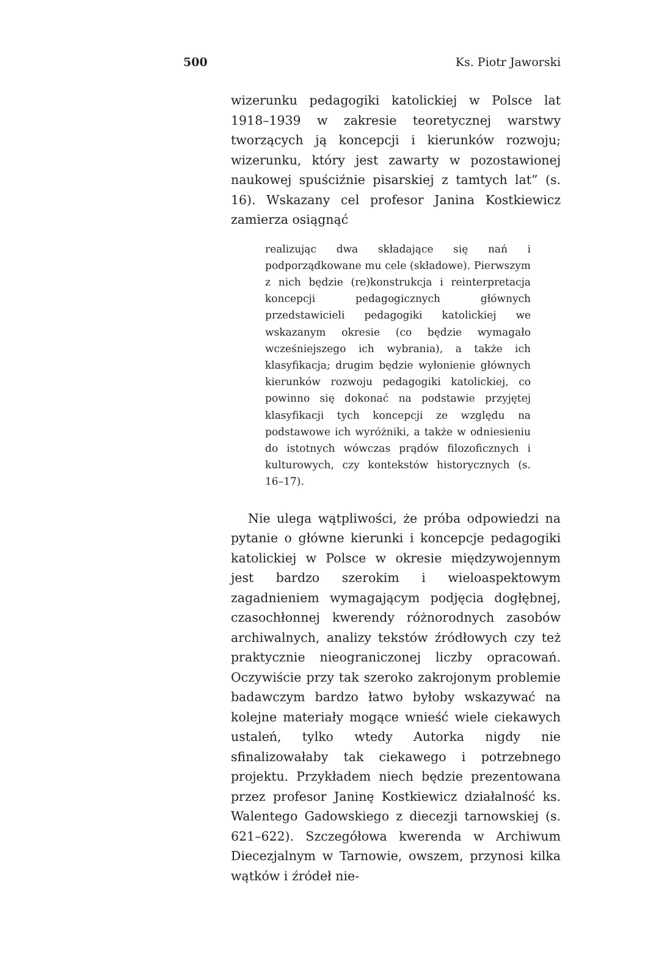500 Ks. Piotr Jaworski
wizerunku pedagogiki katolickiej w Polsce lat 1918–1939 w zakresie teoretycznej warstwy tworzących ją koncepcji i kierunków rozwoju; wizerunku, który jest zawarty w pozostawionej naukowej spuściźnie pisarskiej z tamtych lat” (s. 16). Wskazany cel profesor Janina Kostkiewicz zamierza osiągnąć
realizując dwa składające się nań i podporządkowane mu cele (składowe). Pierwszym z nich będzie (re)konstrukcja i reinterpretacja koncepcji pedagogicznych głównych przedstawicieli pedagogiki katolickiej we wskazanym okresie (co będzie wymagało wcześniejszego ich wybrania), a także ich klasyfikacja; drugim będzie wyłonienie głównych kierunków rozwoju pedagogiki katolickiej, co powinno się dokonać na podstawie przyjętej klasyfikacji tych koncepcji ze względu na podstawowe ich wyróżniki, a także w odniesieniu do istotnych wówczas prądów filozoficznych i kulturowych, czy kontekstów historycznych (s. 16–17).
Nie ulega wątpliwości, że próba odpowiedzi na pytanie o główne kierunki i koncepcje pedagogiki katolickiej w Polsce w okresie międzywojennym jest bardzo szerokim i wieloaspektowym zagadnieniem wymagającym podjęcia dogłębnej, czasochłonnej kwerendy różnorodnych zasobów archiwalnych, analizy tekstów źródłowych czy też praktycznie nieograniczonej liczby opracowań. Oczywiście przy tak szeroko zakrojonym problemie badawczym bardzo łatwo byłoby wskazywać na kolejne materiały mogące wnieść wiele ciekawych ustaleń, tylko wtedy Autorka nigdy nie sfinalizowałaby tak ciekawego i potrzebnego projektu. Przykładem niech będzie prezentowana przez profesor Janinę Kostkiewicz działalność ks. Walentego Gadowskiego z diecezji tarnowskiej (s. 621–622). Szczegółowa kwerenda w Archiwum Diecezjalnym w Tarnowie, owszem, przynosi kilka wątków i źródeł nie-